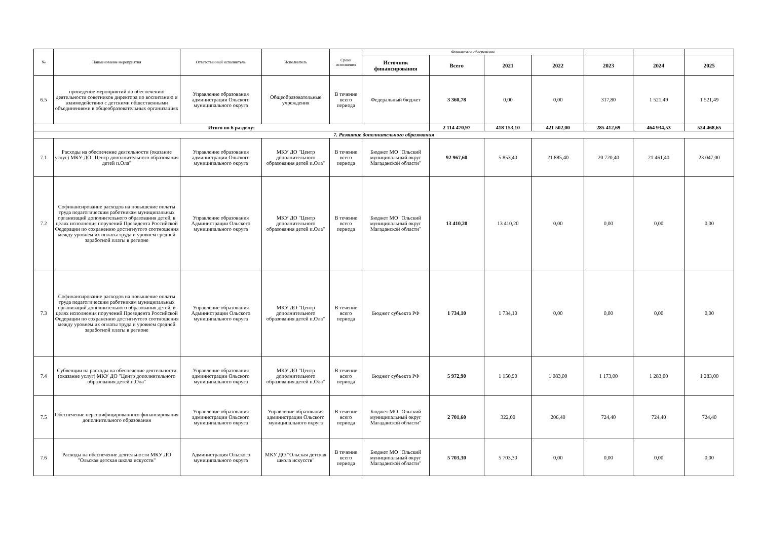| № | Наименование мероприятия | Ответственный исполнитель | Исполнитель | Сроки исполнения | Финансовое обеспечение | | | | | | |
| --- | --- | --- | --- | --- | --- | --- | --- | --- | --- | --- | --- |
| | | | | | Источник финансирования | Всего | 2021 | 2022 | 2023 | 2024 | 2025 |
| 6.5 | проведение мероприятий по обеспечению деятельности советников директора по воспитанию и взаимодействию с детскими общественными объединениями в общеобразовательных организациях | Управление образования администрации Ольского муниципального округа | Общеобразовательные учреждения | В течение всего периода | Федеральный бюджет | 3 360,78 | 0,00 | 0,00 | 317,80 | 1 521,49 | 1 521,49 |
| Итого по 6 разделу: | | | | | | 2 114 470,97 | 418 153,10 | 421 502,00 | 285 412,69 | 464 934,53 | 524 468,65 |
| 7. Развитие дополнительного образования | | | | | | | | | | | |
| 7.1 | Расходы на обеспечение деятельности (оказание услуг) МКУ ДО "Центр дополнительного образования детей п.Ола" | Управление образования администрации Ольского муниципального округа | МКУ ДО "Центр дополнительного образования детей п.Ола" | В течение всего периода | Бюджет МО "Ольский муниципальный округ Магаданской области" | 92 967,60 | 5 853,40 | 21 885,40 | 20 720,40 | 21 461,40 | 23 047,00 |
| 7.2 | Софинансирование расходов на повышение оплаты труда педагогическим работникам муниципальных организаций дополнительного образования детей, в целях исполнения поручений Президента Российской Федерации по сохранению достигнутого соотношения между уровнем их оплаты труда и уровнем средней заработной платы в регионе | Управление образования Администрации Ольского муниципального округа | МКУ ДО "Центр дополнительного образования детей п.Ола" | В течение всего периода | Бюджет МО "Ольский муниципальный округ Магаданской области" | 13 410,20 | 13 410,20 | 0,00 | 0,00 | 0,00 | 0,00 |
| 7.3 | Софинансирование расходов на повышение оплаты труда педагогическим работникам муниципальных организаций дополнительного образования детей, в целях исполнения поручений Президента Российской Федерации по сохранению достигнутого соотношения между уровнем их оплаты труда и уровнем средней заработной платы в регионе | Управление образования Администрации Ольского муниципального округа | МКУ ДО "Центр дополнительного образования детей п.Ола" | В течение всего периода | Бюджет субъекта РФ | 1 734,10 | 1 734,10 | 0,00 | 0,00 | 0,00 | 0,00 |
| 7.4 | Субвенции на расходы на обеспечение деятельности (оказание услуг) МКУ ДО "Центр дополнительного образования детей п.Ола" | Управление образования администрации Ольского муниципального округа | МКУ ДО "Центр дополнительного образования детей п.Ола" | В течение всего периода | Бюджет субъекта РФ | 5 972,90 | 1 150,90 | 1 083,00 | 1 173,00 | 1 283,00 | 1 283,00 |
| 7.5 | Обеспечение персонифицированного финансирования дополнительного образования | Управление образования администрации Ольского муниципального округа | Управление образования администрации Ольского муниципального округа | В течение всего периода | Бюджет МО "Ольский муниципальный округ Магаданской области" | 2 701,60 | 322,00 | 206,40 | 724,40 | 724,40 | 724,40 |
| 7.6 | Расходы на обеспечение деятельности МКУ ДО "Ольская детская школа искусств" | Администрация Ольского муниципального округа | МКУ ДО "Ольская детская школа искусств" | В течение всего периода | Бюджет МО "Ольский муниципальный округ Магаданской области" | 5 703,30 | 5 703,30 | 0,00 | 0,00 | 0,00 | 0,00 |